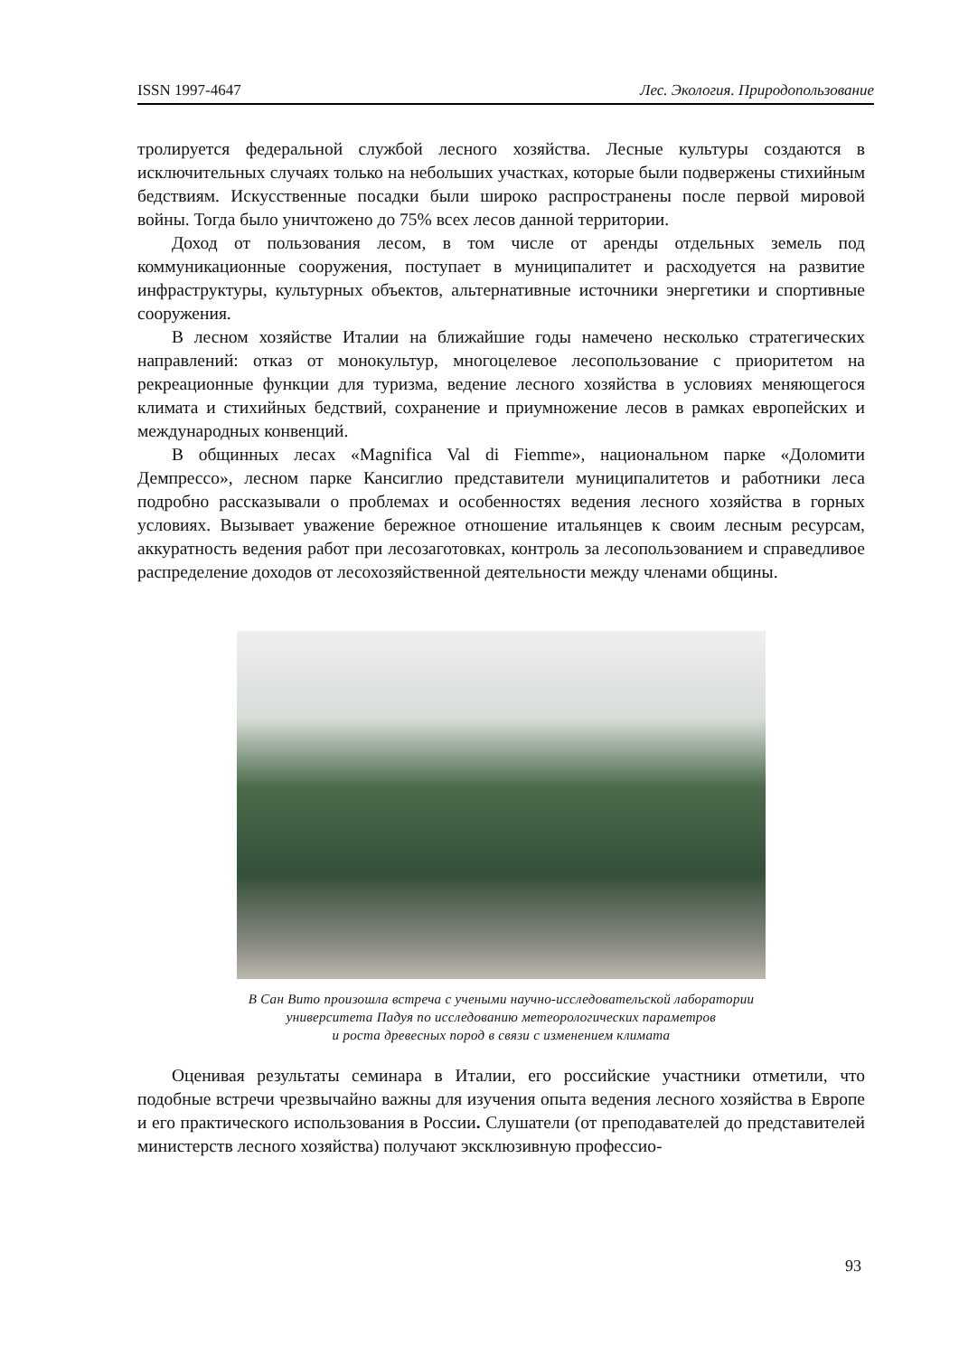ISSN 1997-4647 Лес. Экология. Природопользование
тролируется федеральной службой лесного хозяйства. Лесные культуры создаются в исключительных случаях только на небольших участках, которые были подвержены стихийным бедствиям. Искусственные посадки были широко распространены после первой мировой войны. Тогда было уничтожено до 75% всех лесов данной территории.
Доход от пользования лесом, в том числе от аренды отдельных земель под коммуникационные сооружения, поступает в муниципалитет и расходуется на развитие инфраструктуры, культурных объектов, альтернативные источники энергетики и спортивные сооружения.
В лесном хозяйстве Италии на ближайшие годы намечено несколько стратегических направлений: отказ от монокультур, многоцелевое лесопользование с приоритетом на рекреационные функции для туризма, ведение лесного хозяйства в условиях меняющегося климата и стихийных бедствий, сохранение и приумножение лесов в рамках европейских и международных конвенций.
В общинных лесах «Magnifica Val di Fiemme», национальном парке «Доломити Демпрессо», лесном парке Кансиглио представители муниципалитетов и работники леса подробно рассказывали о проблемах и особенностях ведения лесного хозяйства в горных условиях. Вызывает уважение бережное отношение итальянцев к своим лесным ресурсам, аккуратность ведения работ при лесозаготовках, контроль за лесопользованием и справедливое распределение доходов от лесохозяйственной деятельности между членами общины.
В Сан Вито произошла встреча с учеными научно-исследовательской лаборатории
университета Падуя по исследованию метеорологических параметров
и роста древесных пород в связи с изменением климата
Оценивая результаты семинара в Италии, его российские участники отметили, что подобные встречи чрезвычайно важны для изучения опыта ведения лесного хозяйства в Европе и его практического использования в России. Слушатели (от преподавателей до представителей министерств лесного хозяйства) получают эксклюзивную профессио-
93